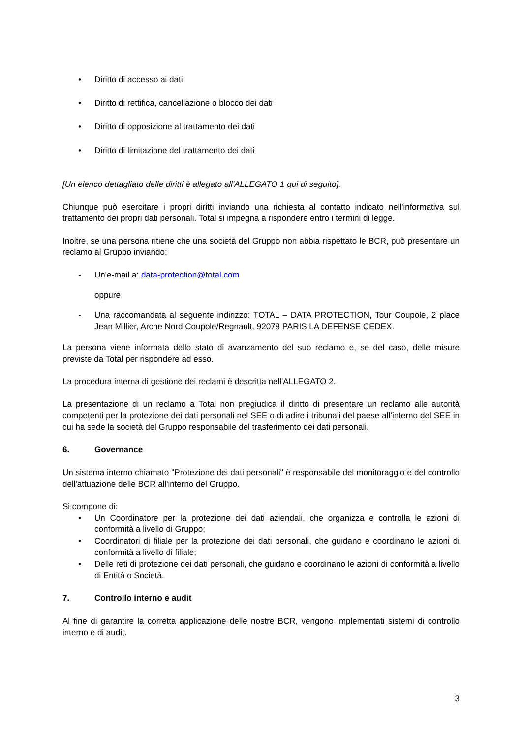• Diritto di accesso ai dati
• Diritto di rettifica, cancellazione o blocco dei dati
• Diritto di opposizione al trattamento dei dati
• Diritto di limitazione del trattamento dei dati
[Un elenco dettagliato delle diritti è allegato all'ALLEGATO 1 qui di seguito].
Chiunque può esercitare i propri diritti inviando una richiesta al contatto indicato nell'informativa sul trattamento dei propri dati personali. Total si impegna a rispondere entro i termini di legge.
Inoltre, se una persona ritiene che una società del Gruppo non abbia rispettato le BCR, può presentare un reclamo al Gruppo inviando:
- Un'e-mail a: data-protection@total.com
oppure
- Una raccomandata al seguente indirizzo: TOTAL – DATA PROTECTION, Tour Coupole, 2 place Jean Millier, Arche Nord Coupole/Regnault, 92078 PARIS LA DEFENSE CEDEX.
La persona viene informata dello stato di avanzamento del suo reclamo e, se del caso, delle misure previste da Total per rispondere ad esso.
La procedura interna di gestione dei reclami è descritta nell'ALLEGATO 2.
La presentazione di un reclamo a Total non pregiudica il diritto di presentare un reclamo alle autorità competenti per la protezione dei dati personali nel SEE o di adire i tribunali del paese all’interno del SEE in cui ha sede la società del Gruppo responsabile del trasferimento dei dati personali.
6. Governance
Un sistema interno chiamato "Protezione dei dati personali" è responsabile del monitoraggio e del controllo dell'attuazione delle BCR all'interno del Gruppo.
Si compone di:
• Un Coordinatore per la protezione dei dati aziendali, che organizza e controlla le azioni di conformità a livello di Gruppo;
• Coordinatori di filiale per la protezione dei dati personali, che guidano e coordinano le azioni di conformità a livello di filiale;
• Delle reti di protezione dei dati personali, che guidano e coordinano le azioni di conformità a livello di Entità o Società.
7. Controllo interno e audit
Al fine di garantire la corretta applicazione delle nostre BCR, vengono implementati sistemi di controllo interno e di audit.
3